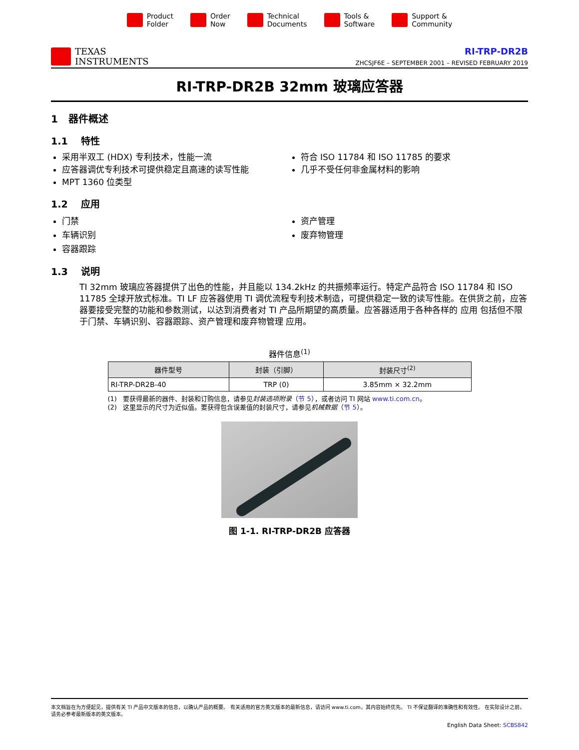Product
Folder
Order
Now
Technical
Documents
Tools &
Software
Support &
Community
TEXAS
INSTRUMENTS
RI-TRP-DR2B
ZHCSJF6E – SEPTEMBER 2001 – REVISED FEBRUARY 2019
RI-TRP-DR2B 32mm 玻璃应答器
1 器件概述
1.1 特性
采用半双工 (HDX) 专利技术，性能一流
应答器调优专利技术可提供稳定且高速的读写性能
MPT 1360 位类型
符合 ISO 11784 和 ISO 11785 的要求
几乎不受任何非金属材料的影响
1.2 应用
门禁
车辆识别
容器跟踪
资产管理
废弃物管理
1.3 说明
TI 32mm 玻璃应答器提供了出色的性能，并且能以 134.2kHz 的共振频率运行。特定产品符合 ISO 11784 和 ISO 11785 全球开放式标准。TI LF 应答器使用 TI 调优流程专利技术制造，可提供稳定一致的读写性能。在供货之前，应答器要接受完整的功能和参数测试，以达到消费者对 TI 产品所期望的高质量。应答器适用于各种各样的 应用 包括但不限于门禁、车辆识别、容器跟踪、资产管理和废弃物管理 应用。
器件信息<sup>(1)</sup>
| 器件型号 | 封装（引脚） | 封装尺寸<sup>(2)</sup> |
| --- | --- | --- |
| RI-TRP-DR2B-40 | TRP (0) | 3.85mm × 32.2mm |
(1) 要获得最新的器件、封装和订购信息，请参见封装选项附录（节 5），或者访问 TI 网站 www.ti.com.cn。
(2) 这里显示的尺寸为近似值。要获得包含误差值的封装尺寸，请参见机械数据（节 5）。
图 1-1. RI-TRP-DR2B 应答器
本文档旨在为方便起见，提供有关 TI 产品中文版本的信息，以确认产品的概要。 有关适用的官方英文版本的最新信息，请访问 www.ti.com，其内容始终优先。 TI 不保证翻译的准确性和有效性。 在实际设计之前，请务必参考最新版本的英文版本。
English Data Sheet: SCBS842